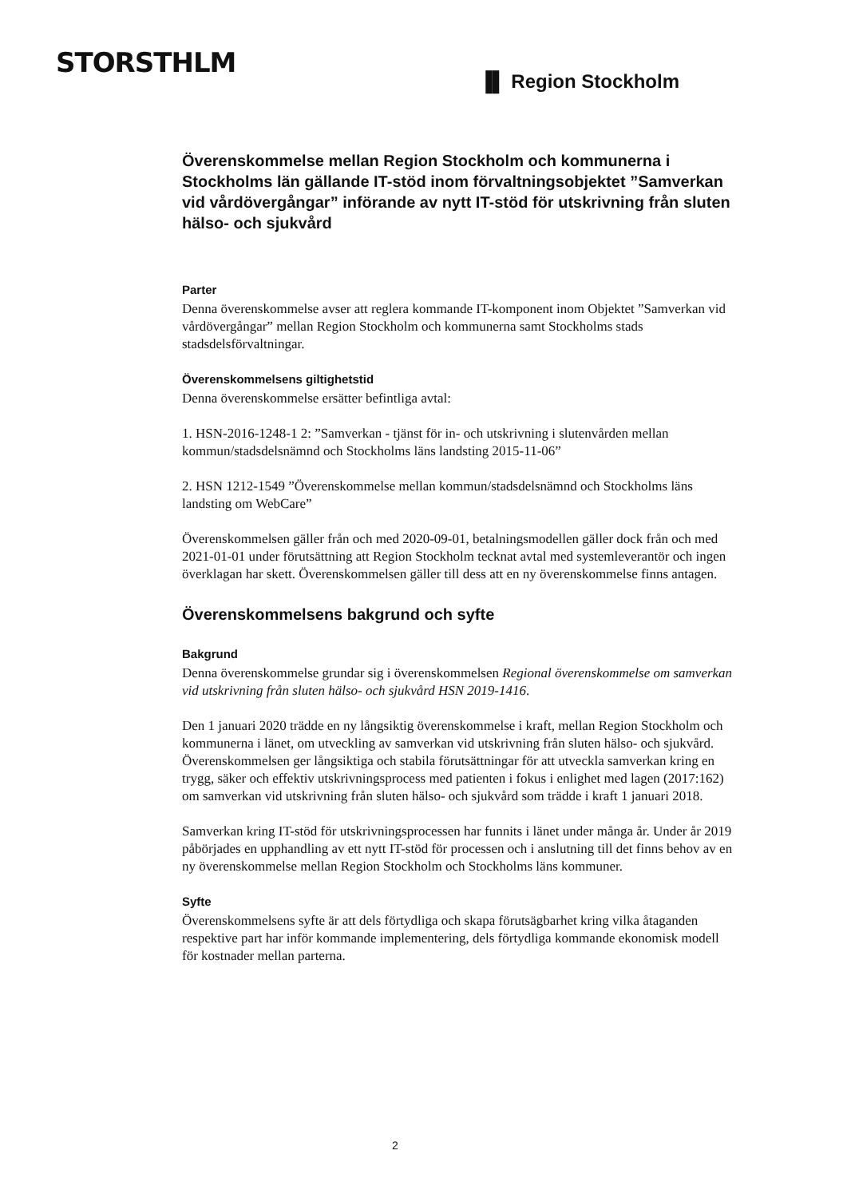STORSTHLM
▐▌ Region Stockholm
Överenskommelse mellan Region Stockholm och kommunerna i Stockholms län gällande IT-stöd inom förvaltningsobjektet ”Samverkan vid vårdövergångar” införande av nytt IT-stöd för utskrivning från sluten hälso- och sjukvård
Parter
Denna överenskommelse avser att reglera kommande IT-komponent inom Objektet ”Samverkan vid vårdövergångar” mellan Region Stockholm och kommunerna samt Stockholms stads stadsdelsförvaltningar.
Överenskommelsens giltighetstid
Denna överenskommelse ersätter befintliga avtal:
1. HSN-2016-1248-1 2: ”Samverkan - tjänst för in- och utskrivning i slutenvården mellan kommun/stadsdelsnämnd och Stockholms läns landsting 2015-11-06”
2. HSN 1212-1549 ”Överenskommelse mellan kommun/stadsdelsnämnd och Stockholms läns landsting om WebCare”
Överenskommelsen gäller från och med 2020-09-01, betalningsmodellen gäller dock från och med 2021-01-01 under förutsättning att Region Stockholm tecknat avtal med systemleverantör och ingen överklagan har skett. Överenskommelsen gäller till dess att en ny överenskommelse finns antagen.
Överenskommelsens bakgrund och syfte
Bakgrund
Denna överenskommelse grundar sig i överenskommelsen Regional överenskommelse om samverkan vid utskrivning från sluten hälso- och sjukvård HSN 2019-1416.
Den 1 januari 2020 trädde en ny långsiktig överenskommelse i kraft, mellan Region Stockholm och kommunerna i länet, om utveckling av samverkan vid utskrivning från sluten hälso- och sjukvård. Överenskommelsen ger långsiktiga och stabila förutsättningar för att utveckla samverkan kring en trygg, säker och effektiv utskrivningsprocess med patienten i fokus i enlighet med lagen (2017:162) om samverkan vid utskrivning från sluten hälso- och sjukvård som trädde i kraft 1 januari 2018.
Samverkan kring IT-stöd för utskrivningsprocessen har funnits i länet under många år. Under år 2019 påbörjades en upphandling av ett nytt IT-stöd för processen och i anslutning till det finns behov av en ny överenskommelse mellan Region Stockholm och Stockholms läns kommuner.
Syfte
Överenskommelsens syfte är att dels förtydliga och skapa förutsägbarhet kring vilka åtaganden respektive part har inför kommande implementering, dels förtydliga kommande ekonomisk modell för kostnader mellan parterna.
2